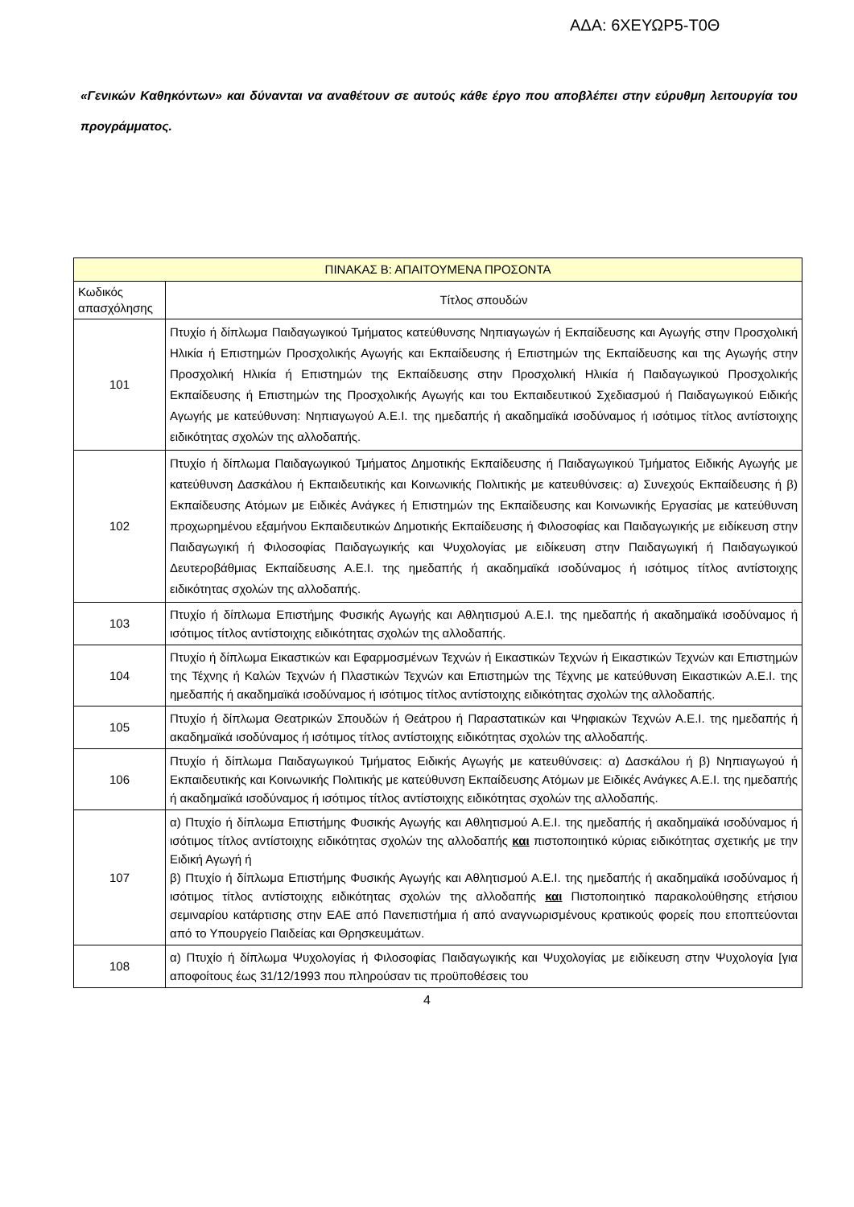ΑΔΑ: 6ΧΕΥΩΡ5-Τ0Θ
«Γενικών Καθηκόντων» και δύνανται να αναθέτουν σε αυτούς κάθε έργο που αποβλέπει στην εύρυθμη λειτουργία του προγράμματος.
| ΠΙΝΑΚΑΣ Β: ΑΠΑΙΤΟΥΜΕΝΑ ΠΡΟΣΟΝΤΑ | |
| --- | --- |
| Κωδικός απασχόλησης | Τίτλος σπουδών |
| 101 | Πτυχίο ή δίπλωμα Παιδαγωγικού Τμήματος κατεύθυνσης Νηπιαγωγών ή Εκπαίδευσης και Αγωγής στην Προσχολική Ηλικία ή Επιστημών Προσχολικής Αγωγής και Εκπαίδευσης ή Επιστημών της Εκπαίδευσης και της Αγωγής στην Προσχολική Ηλικία ή Επιστημών της Εκπαίδευσης στην Προσχολική Ηλικία ή Παιδαγωγικού Προσχολικής Εκπαίδευσης ή Επιστημών της Προσχολικής Αγωγής και του Εκπαιδευτικού Σχεδιασμού ή Παιδαγωγικού Ειδικής Αγωγής με κατεύθυνση: Νηπιαγωγού Α.Ε.Ι. της ημεδαπής ή ακαδημαϊκά ισοδύναμος ή ισότιμος τίτλος αντίστοιχης ειδικότητας σχολών της αλλοδαπής. |
| 102 | Πτυχίο ή δίπλωμα Παιδαγωγικού Τμήματος Δημοτικής Εκπαίδευσης ή Παιδαγωγικού Τμήματος Ειδικής Αγωγής με κατεύθυνση Δασκάλου ή Εκπαιδευτικής και Κοινωνικής Πολιτικής με κατευθύνσεις: α) Συνεχούς Εκπαίδευσης ή β) Εκπαίδευσης Ατόμων με Ειδικές Ανάγκες ή Επιστημών της Εκπαίδευσης και Κοινωνικής Εργασίας με κατεύθυνση προχωρημένου εξαμήνου Εκπαιδευτικών Δημοτικής Εκπαίδευσης ή Φιλοσοφίας και Παιδαγωγικής με ειδίκευση στην Παιδαγωγική ή Φιλοσοφίας Παιδαγωγικής και Ψυχολογίας με ειδίκευση στην Παιδαγωγική ή Παιδαγωγικού Δευτεροβάθμιας Εκπαίδευσης Α.Ε.Ι. της ημεδαπής ή ακαδημαϊκά ισοδύναμος ή ισότιμος τίτλος αντίστοιχης ειδικότητας σχολών της αλλοδαπής. |
| 103 | Πτυχίο ή δίπλωμα Επιστήμης Φυσικής Αγωγής και Αθλητισμού Α.Ε.Ι. της ημεδαπής ή ακαδημαϊκά ισοδύναμος ή ισότιμος τίτλος αντίστοιχης ειδικότητας σχολών της αλλοδαπής. |
| 104 | Πτυχίο ή δίπλωμα Εικαστικών και Εφαρμοσμένων Τεχνών ή Εικαστικών Τεχνών ή Εικαστικών Τεχνών και Επιστημών της Τέχνης ή Καλών Τεχνών ή Πλαστικών Τεχνών και Επιστημών της Τέχνης με κατεύθυνση Εικαστικών Α.Ε.Ι. της ημεδαπής ή ακαδημαϊκά ισοδύναμος ή ισότιμος τίτλος αντίστοιχης ειδικότητας σχολών της αλλοδαπής. |
| 105 | Πτυχίο ή δίπλωμα Θεατρικών Σπουδών ή Θεάτρου ή Παραστατικών και Ψηφιακών Τεχνών Α.Ε.Ι. της ημεδαπής ή ακαδημαϊκά ισοδύναμος ή ισότιμος τίτλος αντίστοιχης ειδικότητας σχολών της αλλοδαπής. |
| 106 | Πτυχίο ή δίπλωμα Παιδαγωγικού Τμήματος Ειδικής Αγωγής με κατευθύνσεις: α) Δασκάλου ή β) Νηπιαγωγού ή Εκπαιδευτικής και Κοινωνικής Πολιτικής με κατεύθυνση Εκπαίδευσης Ατόμων με Ειδικές Ανάγκες Α.Ε.Ι. της ημεδαπής ή ακαδημαϊκά ισοδύναμος ή ισότιμος τίτλος αντίστοιχης ειδικότητας σχολών της αλλοδαπής. |
| 107 | α) Πτυχίο ή δίπλωμα Επιστήμης Φυσικής Αγωγής και Αθλητισμού Α.Ε.Ι. της ημεδαπής ή ακαδημαϊκά ισοδύναμος ή ισότιμος τίτλος αντίστοιχης ειδικότητας σχολών της αλλοδαπής και πιστοποιητικό κύριας ειδικότητας σχετικής με την Ειδική Αγωγή ή β) Πτυχίο ή δίπλωμα Επιστήμης Φυσικής Αγωγής και Αθλητισμού Α.Ε.Ι. της ημεδαπής ή ακαδημαϊκά ισοδύναμος ή ισότιμος τίτλος αντίστοιχης ειδικότητας σχολών της αλλοδαπής και Πιστοποιητικό παρακολούθησης ετήσιου σεμιναρίου κατάρτισης στην ΕΑΕ από Πανεπιστήμια ή από αναγνωρισμένους κρατικούς φορείς που εποπτεύονται από το Υπουργείο Παιδείας και Θρησκευμάτων. |
| 108 | α) Πτυχίο ή δίπλωμα Ψυχολογίας ή Φιλοσοφίας Παιδαγωγικής και Ψυχολογίας με ειδίκευση στην Ψυχολογία [για αποφοίτους έως 31/12/1993 που πληρούσαν τις προϋποθέσεις του |
4